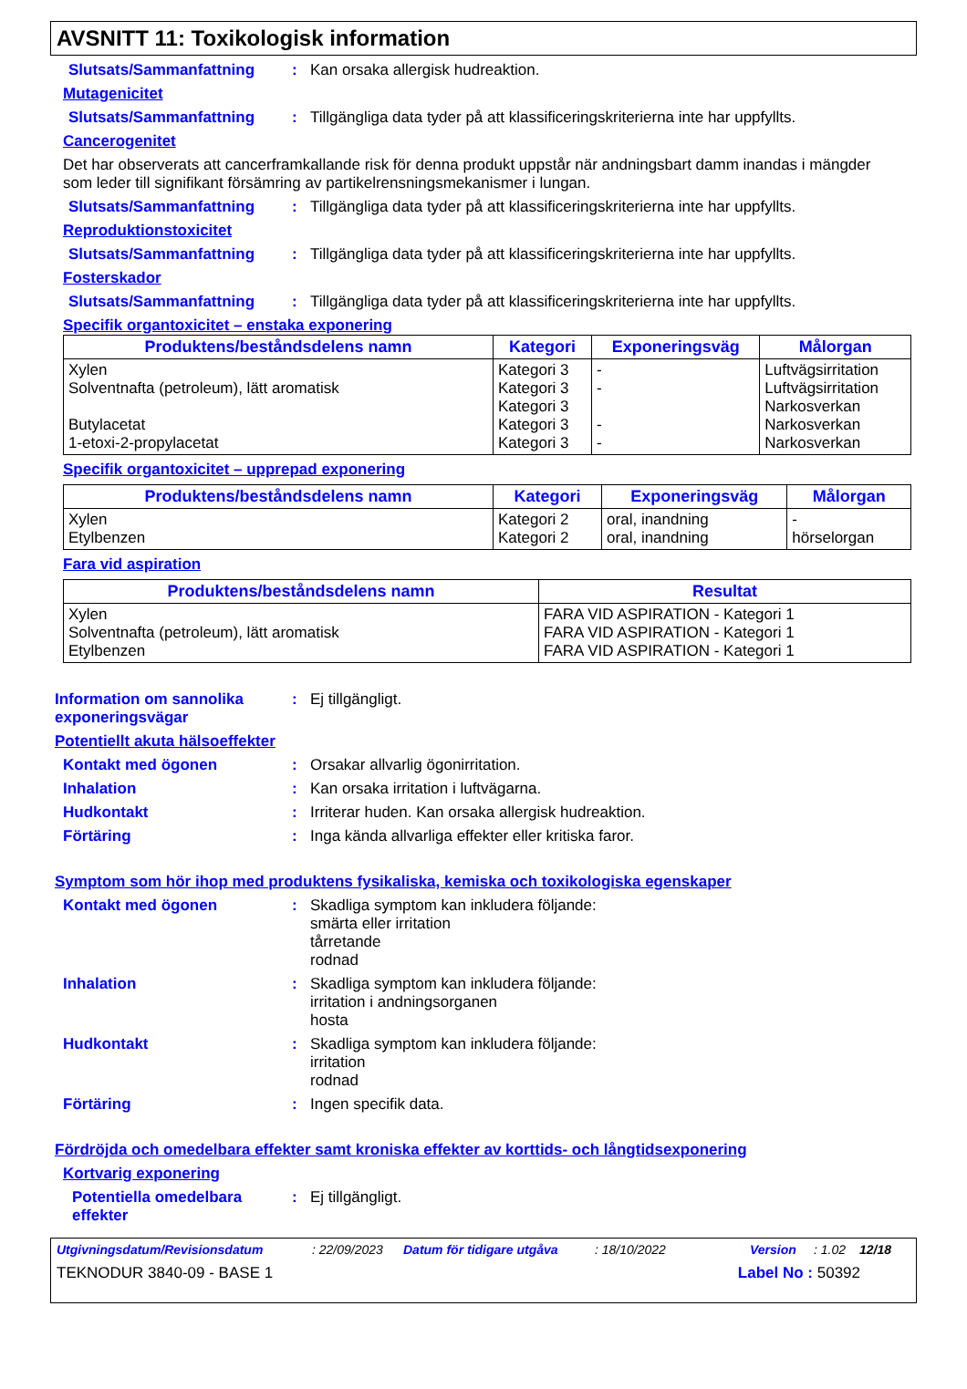AVSNITT 11: Toxikologisk information
Slutsats/Sammanfattning: Kan orsaka allergisk hudreaktion.
Mutagenicitet
Slutsats/Sammanfattning: Tillgängliga data tyder på att klassificeringskriterierna inte har uppfyllts.
Cancerogenitet
Det har observerats att cancerframkallande risk för denna produkt uppstår när andningsbart damm inandas i mängder som leder till signifikant försämring av partikelrensningsmekanismer i lungan.
Slutsats/Sammanfattning: Tillgängliga data tyder på att klassificeringskriterierna inte har uppfyllts.
Reproduktionstoxicitet
Slutsats/Sammanfattning: Tillgängliga data tyder på att klassificeringskriterierna inte har uppfyllts.
Fosterskador
Slutsats/Sammanfattning: Tillgängliga data tyder på att klassificeringskriterierna inte har uppfyllts.
Specifik organtoxicitet – enstaka exponering
| Produktens/beståndsdelens namn | Kategori | Exponeringsväg | Målorgan |
| --- | --- | --- | --- |
| Xylen Solventnafta (petroleum), lätt aromatisk Butylacetat 1-etoxi-2-propylacetat | Kategori 3 Kategori 3 Kategori 3 Kategori 3 Kategori 3 | - - - - | Luftvägsirritation Luftvägsirritation Narkosverkan Narkosverkan Narkosverkan |
Specifik organtoxicitet – upprepad exponering
| Produktens/beståndsdelens namn | Kategori | Exponeringsväg | Målorgan |
| --- | --- | --- | --- |
| Xylen Etylbenzen | Kategori 2 Kategori 2 | oral, inandning oral, inandning | - hörselorgan |
Fara vid aspiration
| Produktens/beståndsdelens namn | Resultat |
| --- | --- |
| Xylen Solventnafta (petroleum), lätt aromatisk Etylbenzen | FARA VID ASPIRATION - Kategori 1 FARA VID ASPIRATION - Kategori 1 FARA VID ASPIRATION - Kategori 1 |
Information om sannolika exponeringsvägar: Ej tillgängligt.
Potentiellt akuta hälsoeffekter
Kontakt med ögonen: Orsakar allvarlig ögonirritation.
Inhalation: Kan orsaka irritation i luftvägarna.
Hudkontakt: Irriterar huden. Kan orsaka allergisk hudreaktion.
Förtäring: Inga kända allvarliga effekter eller kritiska faror.
Symptom som hör ihop med produktens fysikaliska, kemiska och toxikologiska egenskaper
Kontakt med ögonen: Skadliga symptom kan inkludera följande:
smärta eller irritation
tårretande
rodnad
Inhalation: Skadliga symptom kan inkludera följande:
irritation i andningsorganen
hosta
Hudkontakt: Skadliga symptom kan inkludera följande:
irritation
rodnad
Förtäring: Ingen specifik data.
Fördröjda och omedelbara effekter samt kroniska effekter av korttids- och långtidsexponering
Kortvarig exponering
Potentiella omedelbara effekter: Ej tillgängligt.
Utgivningsdatum/Revisionsdatum: 22/09/2023 Datum för tidigare utgåva: 18/10/2022 Version: 1.02 12/18
TEKNODUR 3840-09 - BASE 1 Label No : 50392